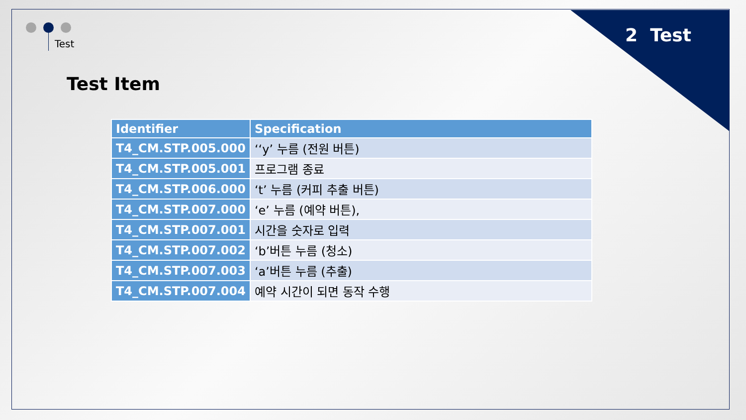2 Test Test
Test Item
| Identifier | Specification |
| --- | --- |
| T4_CM.STP.005.000 | ‘‘y’ 누름 (전원 버튼) |
| T4_CM.STP.005.001 | 프로그램 종료 |
| T4_CM.STP.006.000 | ‘t’ 누름 (커피 추출 버튼) |
| T4_CM.STP.007.000 | ‘e’ 누름 (예약 버튼), |
| T4_CM.STP.007.001 | 시간을 숫자로 입력 |
| T4_CM.STP.007.002 | ‘b’버튼 누름 (청소) |
| T4_CM.STP.007.003 | ‘a’버튼 누름 (추출) |
| T4_CM.STP.007.004 | 예약 시간이 되면 동작 수행 |